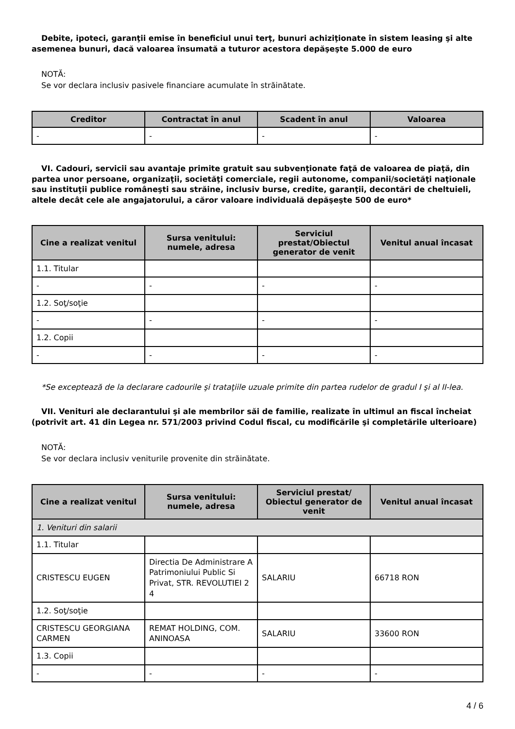Debite, ipoteci, garanţii emise în beneficiul unui terţ, bunuri achiziţionate în sistem leasing şi alte asemenea bunuri, dacă valoarea însumată a tuturor acestora depăşeşte 5.000 de euro
NOTĂ:
Se vor declara inclusiv pasivele financiare acumulate în străinătate.
| Creditor | Contractat în anul | Scadent în anul | Valoarea |
| --- | --- | --- | --- |
| - | - | - | - |
VI. Cadouri, servicii sau avantaje primite gratuit sau subvenţionate faţă de valoarea de piaţă, din partea unor persoane, organizaţii, societăţi comerciale, regii autonome, companii/societăţi naţionale sau instituţii publice româneşti sau străine, inclusiv burse, credite, garanţii, decontări de cheltuieli, altele decât cele ale angajatorului, a căror valoare individuală depăşeşte 500 de euro*
| Cine a realizat venitul | Sursa venitului: numele, adresa | Serviciul prestat/Obiectul generator de venit | Venitul anual încasat |
| --- | --- | --- | --- |
| 1.1. Titular | | | |
| - | - | - | - |
| 1.2. Soţ/soţie | | | |
| - | - | - | - |
| 1.2. Copii | | | |
| - | - | - | - |
*Se exceptează de la declarare cadourile şi trataţiile uzuale primite din partea rudelor de gradul I şi al II-lea.
VII. Venituri ale declarantului şi ale membrilor săi de familie, realizate în ultimul an fiscal încheiat (potrivit art. 41 din Legea nr. 571/2003 privind Codul fiscal, cu modificările şi completările ulterioare)
NOTĂ:
Se vor declara inclusiv veniturile provenite din străinătate.
| Cine a realizat venitul | Sursa venitului: numele, adresa | Serviciul prestat/ Obiectul generator de venit | Venitul anual încasat |
| --- | --- | --- | --- |
| 1. Venituri din salarii | | | |
| 1.1. Titular | | | |
| CRISTESCU EUGEN | Directia De Administrare A Patrimoniului Public Si Privat, STR. REVOLUTIEI 2 4 | SALARIU | 66718 RON |
| 1.2. Soţ/soţie | | | |
| CRISTESCU GEORGIANA CARMEN | REMAT HOLDING, COM. ANINOASA | SALARIU | 33600 RON |
| 1.3. Copii | | | |
| - | - | - | - |
4 / 6